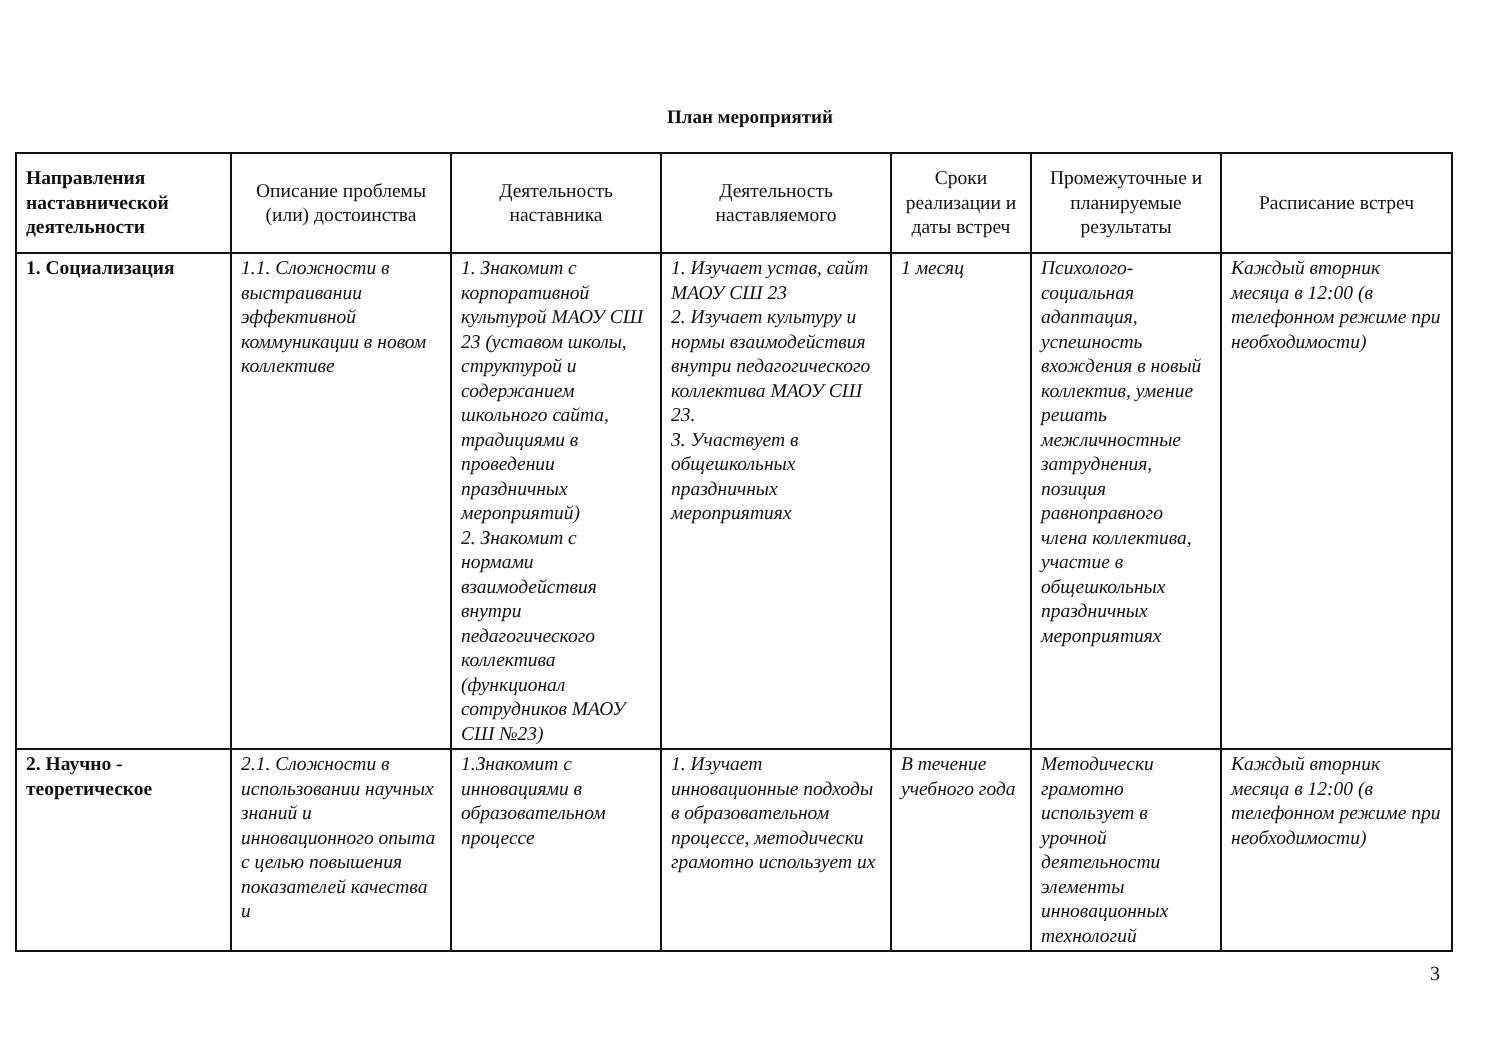План мероприятий
| Направления наставнической деятельности | Описание проблемы (или) достоинства | Деятельность наставника | Деятельность наставляемого | Сроки реализации и даты встреч | Промежуточные и планируемые результаты | Расписание встреч |
| --- | --- | --- | --- | --- | --- | --- |
| 1. Социализация | 1.1. Сложности в выстраивании эффективной коммуникации в новом коллективе | 1. Знакомит с корпоративной культурой МАОУ СШ 23 (уставом школы, структурой и содержанием школьного сайта, традициями в проведении праздничных мероприятий) 2. Знакомит с нормами взаимодействия внутри педагогического коллектива (функционал сотрудников МАОУ СШ №23) | 1. Изучает устав, сайт МАОУ СШ 23 2. Изучает культуру и нормы взаимодействия внутри педагогического коллектива МАОУ СШ 23. 3. Участвует в общешкольных праздничных мероприятиях | 1 месяц | Психолого-социальная адаптация, успешность вхождения в новый коллектив, умение решать межличностные затруднения, позиция равноправного члена коллектива, участие в общешкольных праздничных мероприятиях | Каждый вторник месяца в 12:00 (в телефонном режиме при необходимости) |
| 2. Научно - теоретическое | 2.1. Сложности в использовании научных знаний и инновационного опыта с целью повышения показателей качества и | 1.Знакомит с инновациями в образовательном процессе | 1. Изучает инновационные подходы в образовательном процессе, методически грамотно использует их | В течение учебного года | Методически грамотно использует в урочной деятельности элементы инновационных технологий | Каждый вторник месяца в 12:00 (в телефонном режиме при необходимости) |
3